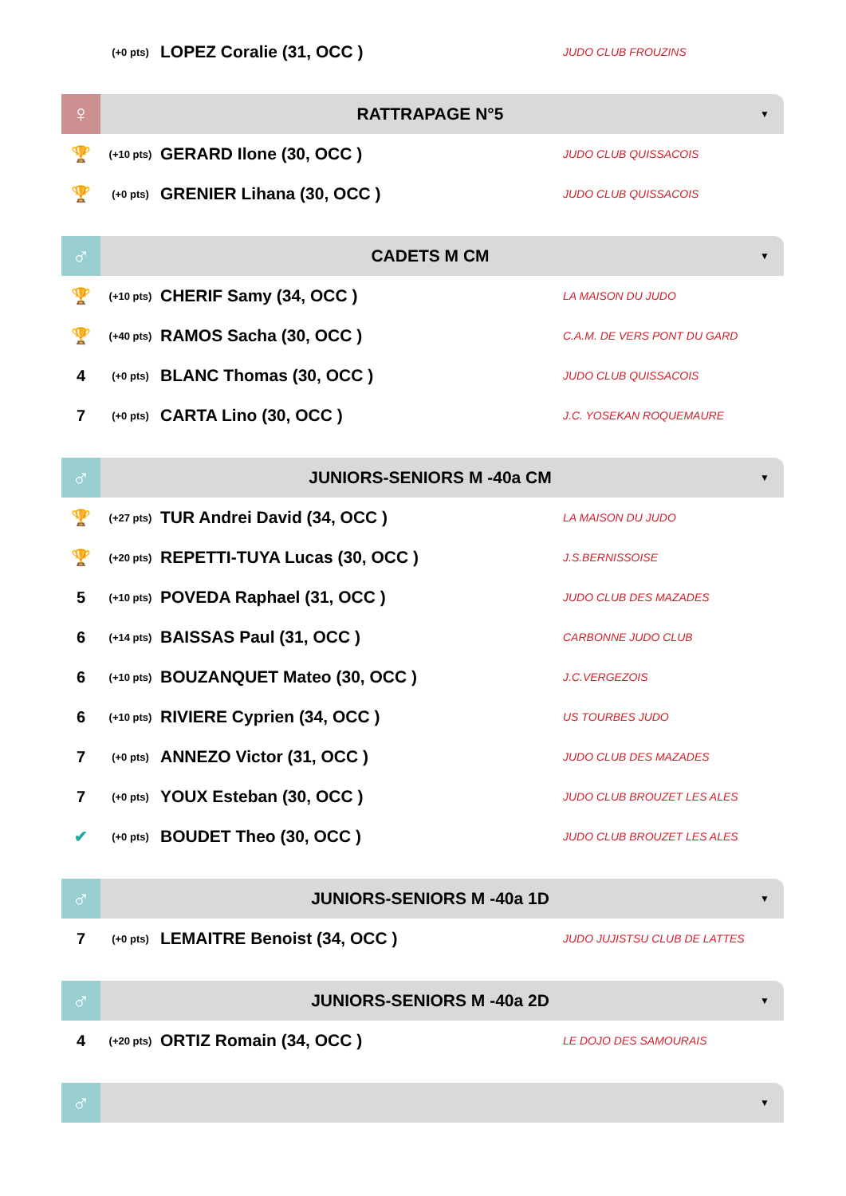| | (+0 pts) | LOPEZ Coralie (31, OCC ) | JUDO CLUB FROUZINS |
♀
RATTRAPAGE N°5
▼
| 🏆 | (+10 pts) | GERARD Ilone (30, OCC ) | JUDO CLUB QUISSACOIS |
| 🏆 | (+0 pts) | GRENIER Lihana (30, OCC ) | JUDO CLUB QUISSACOIS |
♂
CADETS M CM
▼
| 🏆 | (+10 pts) | CHERIF Samy (34, OCC ) | LA MAISON DU JUDO |
| 🏆 | (+40 pts) | RAMOS Sacha (30, OCC ) | C.A.M. DE VERS PONT DU GARD |
| 4 | (+0 pts) | BLANC Thomas (30, OCC ) | JUDO CLUB QUISSACOIS |
| 7 | (+0 pts) | CARTA Lino (30, OCC ) | J.C. YOSEKAN ROQUEMAURE |
♂
JUNIORS-SENIORS M -40a CM
▼
| 🏆 | (+27 pts) | TUR Andrei David (34, OCC ) | LA MAISON DU JUDO |
| 🏆 | (+20 pts) | REPETTI-TUYA Lucas (30, OCC ) | J.S.BERNISSOISE |
| 5 | (+10 pts) | POVEDA Raphael (31, OCC ) | JUDO CLUB DES MAZADES |
| 6 | (+14 pts) | BAISSAS Paul (31, OCC ) | CARBONNE JUDO CLUB |
| 6 | (+10 pts) | BOUZANQUET Mateo (30, OCC ) | J.C.VERGEZOIS |
| 6 | (+10 pts) | RIVIERE Cyprien (34, OCC ) | US TOURBES JUDO |
| 7 | (+0 pts) | ANNEZO Victor (31, OCC ) | JUDO CLUB DES MAZADES |
| 7 | (+0 pts) | YOUX Esteban (30, OCC ) | JUDO CLUB BROUZET LES ALES |
| ✔ | (+0 pts) | BOUDET Theo (30, OCC ) | JUDO CLUB BROUZET LES ALES |
♂
JUNIORS-SENIORS M -40a 1D
▼
| 7 | (+0 pts) | LEMAITRE Benoist (34, OCC ) | JUDO JUJISTSU CLUB DE LATTES |
♂
JUNIORS-SENIORS M -40a 2D
▼
| 4 | (+20 pts) | ORTIZ Romain (34, OCC ) | LE DOJO DES SAMOURAIS |
♂
▼